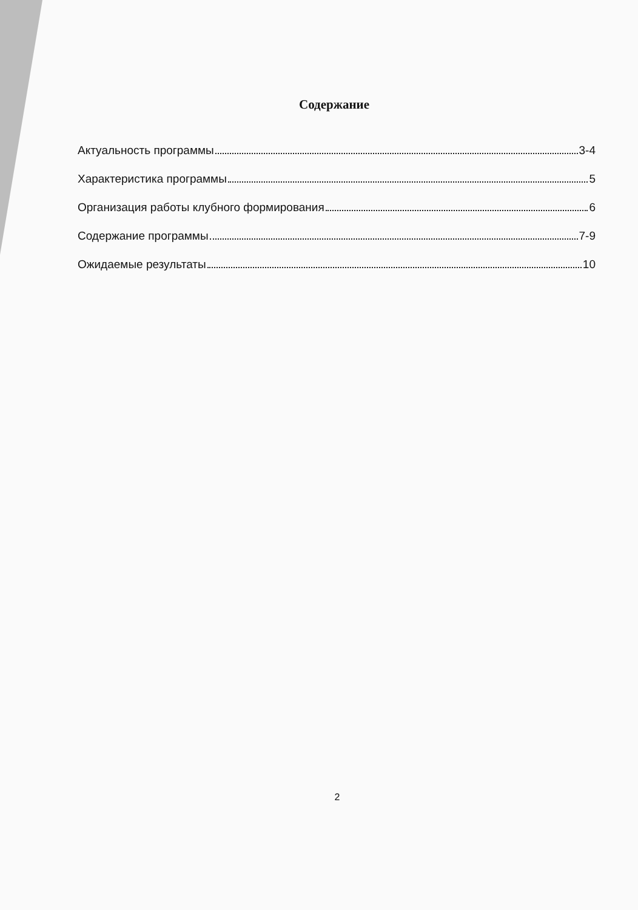Содержание
Актуальность программы 3-4
Характеристика программы 5
Организация работы клубного формирования 6
Содержание программы 7-9
Ожидаемые результаты 10
2